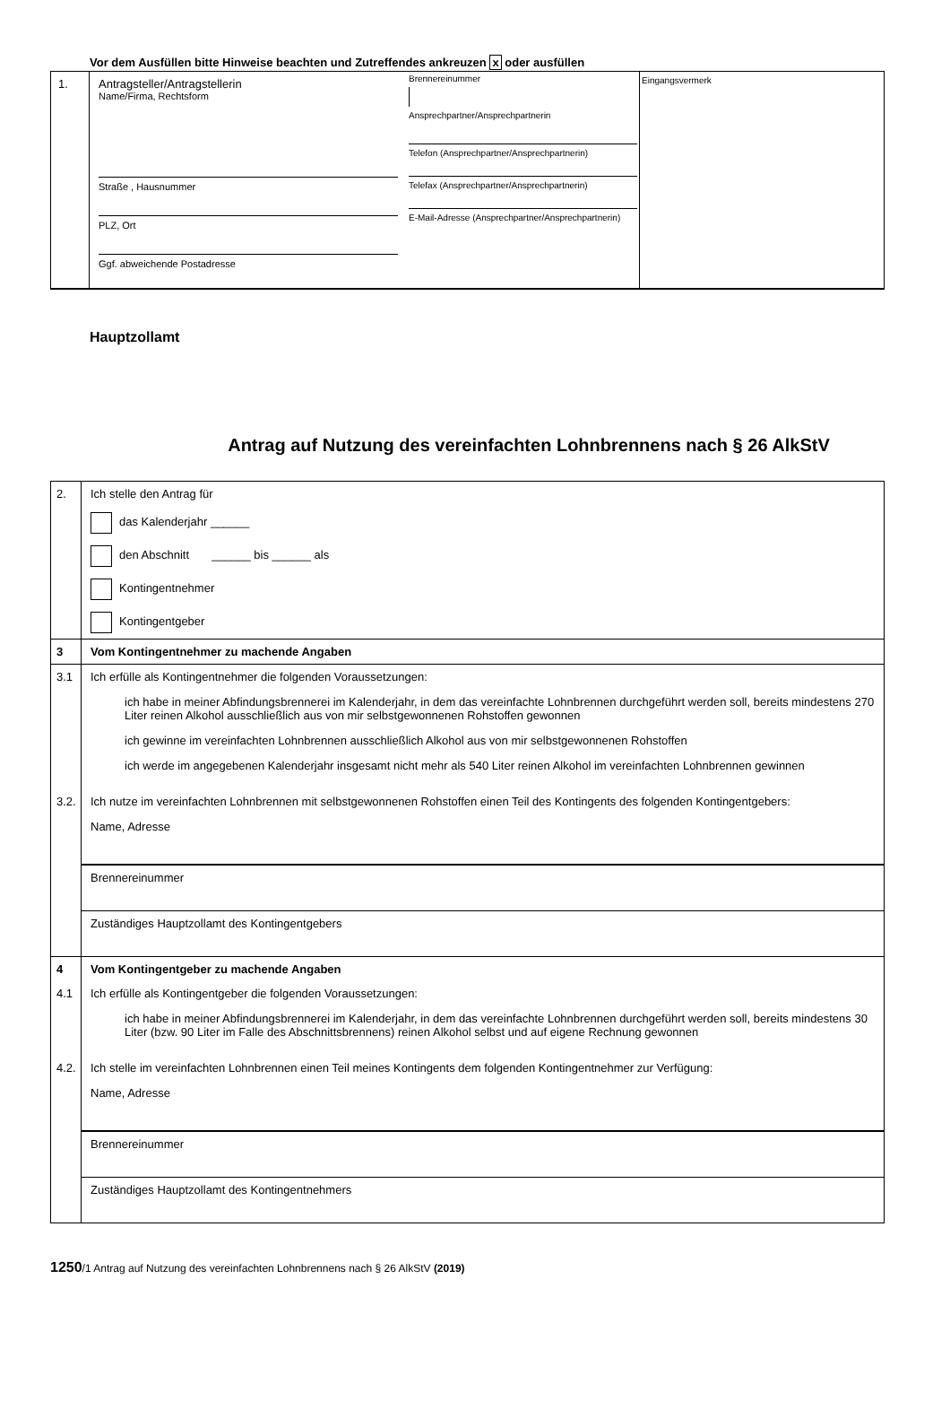Vor dem Ausfüllen bitte Hinweise beachten und Zutreffendes ankreuzen x oder ausfüllen
1. Antragsteller/Antragstellerin
Name/Firma, Rechtsform
Straße , Hausnummer
PLZ, Ort
Ggf. abweichende Postadresse
Brennereinummer
Ansprechpartner/Ansprechpartnerin
Telefon (Ansprechpartner/Ansprechpartnerin)
Telefax (Ansprechpartner/Ansprechpartnerin)
E-Mail-Adresse (Ansprechpartner/Ansprechpartnerin)
Eingangsvermerk
Hauptzollamt
Antrag auf Nutzung des vereinfachten Lohnbrennens nach § 26 AlkStV
2. Ich stelle den Antrag für
das Kalenderjahr ______
den Abschnitt ______ bis ______ als
Kontingentnehmer
Kontingentgeber
3 Vom Kontingentnehmer zu machende Angaben
3.1 Ich erfülle als Kontingentnehmer die folgenden Voraussetzungen:
ich habe in meiner Abfindungsbrennerei im Kalenderjahr, in dem das vereinfachte Lohnbrennen durchgeführt werden soll, bereits mindestens 270 Liter reinen Alkohol ausschließlich aus von mir selbstgewonnenen Rohstoffen gewonnen
ich gewinne im vereinfachten Lohnbrennen ausschließlich Alkohol aus von mir selbstgewonnenen Rohstoffen
ich werde im angegebenen Kalenderjahr insgesamt nicht mehr als 540 Liter reinen Alkohol im vereinfachten Lohnbrennen gewinnen
3.2. Ich nutze im vereinfachten Lohnbrennen mit selbstgewonnenen Rohstoffen einen Teil des Kontingents des folgenden Kontingentgebers:
Name, Adresse
Brennereinummer
Zuständiges Hauptzollamt des Kontingentgebers
4 Vom Kontingentgeber zu machende Angaben
4.1 Ich erfülle als Kontingentgeber die folgenden Voraussetzungen:
ich habe in meiner Abfindungsbrennerei im Kalenderjahr, in dem das vereinfachte Lohnbrennen durchgeführt werden soll, bereits mindestens 30 Liter (bzw. 90 Liter im Falle des Abschnittsbrennens) reinen Alkohol selbst und auf eigene Rechnung gewonnen
4.2. Ich stelle im vereinfachten Lohnbrennen einen Teil meines Kontingents dem folgenden Kontingentnehmer zur Verfügung:
Name, Adresse
Brennereinummer
Zuständiges Hauptzollamt des Kontingentnehmers
1250/1 Antrag auf Nutzung des vereinfachten Lohnbrennens nach § 26 AlkStV (2019)